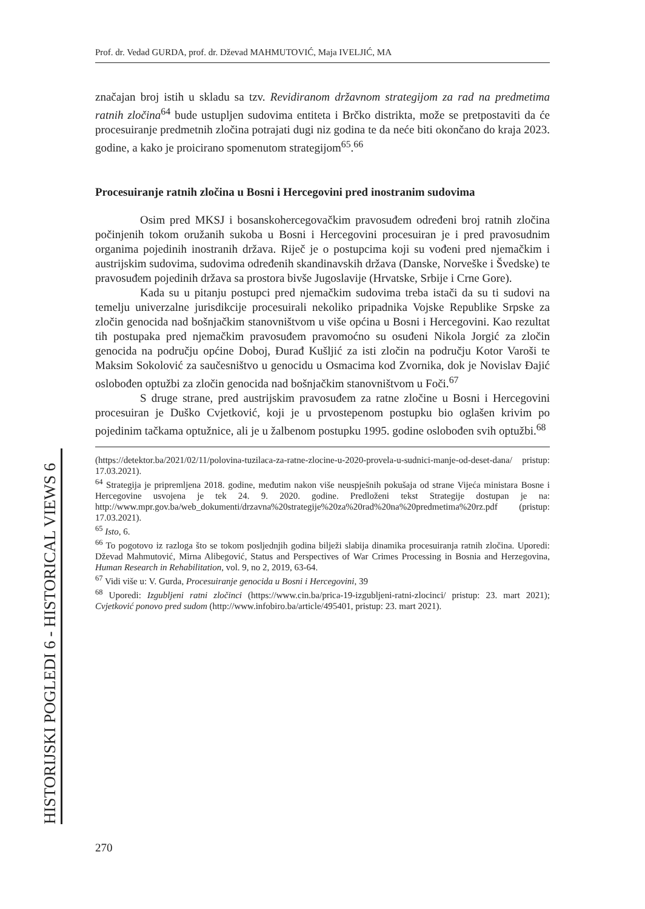HISTORIJSKI POGLEDI 6 - HISTORICAL VIEWS 6
Prof. dr. Vedad GURDA, prof. dr. Dževad MAHMUTOVIĆ, Maja IVELJIĆ, MA
značajan broj istih u skladu sa tzv. Revidiranom državnom strategijom za rad na predmetima ratnih zločina<sup>64</sup> bude ustupljen sudovima entiteta i Brčko distrikta, može se pretpostaviti da će procesuiranje predmetnih zločina potrajati dugi niz godina te da neće biti okončano do kraja 2023. godine, a kako je proicirano spomenutom strategijom<sup>65</sup>.<sup>66</sup>
Procesuiranje ratnih zločina u Bosni i Hercegovini pred inostranim sudovima
Osim pred MKSJ i bosanskohercegovačkim pravosuđem određeni broj ratnih zločina počinjenih tokom oružanih sukoba u Bosni i Hercegovini procesuiran je i pred pravosudnim organima pojedinih inostranih država. Riječ je o postupcima koji su vođeni pred njemačkim i austrijskim sudovima, sudovima određenih skandinavskih država (Danske, Norveške i Švedske) te pravosuđem pojedinih država sa prostora bivše Jugoslavije (Hrvatske, Srbije i Crne Gore).
Kada su u pitanju postupci pred njemačkim sudovima treba istači da su ti sudovi na temelju univerzalne jurisdikcije procesuirali nekoliko pripadnika Vojske Republike Srpske za zločin genocida nad bošnjačkim stanovništvom u više općina u Bosni i Hercegovini. Kao rezultat tih postupaka pred njemačkim pravosuđem pravomoćno su osuđeni Nikola Jorgić za zločin genocida na području općine Doboj, Đurađ Kušljić za isti zločin na području Kotor Varoši te Maksim Sokolović za saučesništvo u genocidu u Osmacima kod Zvornika, dok je Novislav Đajić oslobođen optužbi za zločin genocida nad bošnjačkim stanovništvom u Foči.<sup>67</sup>
S druge strane, pred austrijskim pravosuđem za ratne zločine u Bosni i Hercegovini procesuiran je Duško Cvjetković, koji je u prvostepenom postupku bio oglašen krivim po pojedinim tačkama optužnice, ali je u žalbenom postupku 1995. godine oslobođen svih optužbi.<sup>68</sup>
(https://detektor.ba/2021/02/11/polovina-tuzilaca-za-ratne-zlocine-u-2020-provela-u-sudnici-manje-od-deset-dana/ pristup: 17.03.2021).
<sup>64</sup> Strategija je pripremljena 2018. godine, međutim nakon više neuspješnih pokušaja od strane Vijeća ministara Bosne i Hercegovine usvojena je tek 24. 9. 2020. godine. Predloženi tekst Strategije dostupan je na: http://www.mpr.gov.ba/web_dokumenti/drzavna%20strategije%20za%20rad%20na%20predmetima%20rz.pdf (pristup: 17.03.2021).
<sup>65</sup> Isto, 6.
<sup>66</sup> To pogotovo iz razloga što se tokom posljednjih godina bilježi slabija dinamika procesuiranja ratnih zločina. Uporedi: Dževad Mahmutović, Mirna Alibegović, Status and Perspectives of War Crimes Processing in Bosnia and Herzegovina, Human Research in Rehabilitation, vol. 9, no 2, 2019, 63-64.
<sup>67</sup> Vidi više u: V. Gurda, Procesuiranje genocida u Bosni i Hercegovini, 39
<sup>68</sup> Uporedi: Izgubljeni ratni zločinci (https://www.cin.ba/prica-19-izgubljeni-ratni-zlocinci/ pristup: 23. mart 2021); Cvjetković ponovo pred sudom (http://www.infobiro.ba/article/495401, pristup: 23. mart 2021).
270